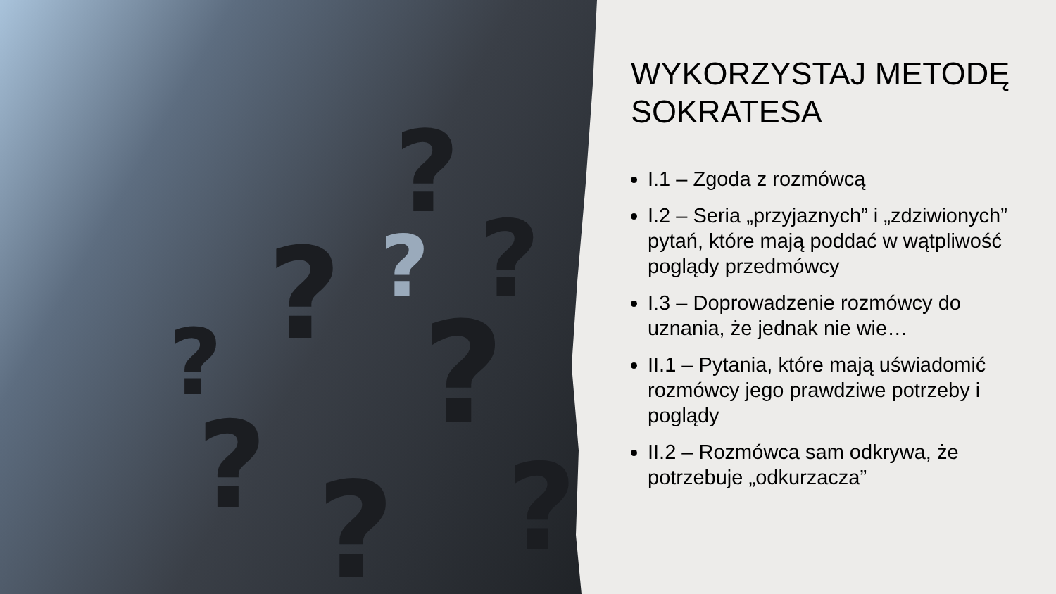?
?
?
?
?
?
?
?
?
WYKORZYSTAJ METODĘ SOKRATESA
I.1 – Zgoda z rozmówcą
I.2 – Seria „przyjaznych” i „zdziwionych” pytań, które mają poddać w wątpliwość poglądy przedmówcy
I.3 – Doprowadzenie rozmówcy do uznania, że jednak nie wie…
II.1 – Pytania, które mają uświadomić rozmówcy jego prawdziwe potrzeby i poglądy
II.2 – Rozmówca sam odkrywa, że potrzebuje „odkurzacza”